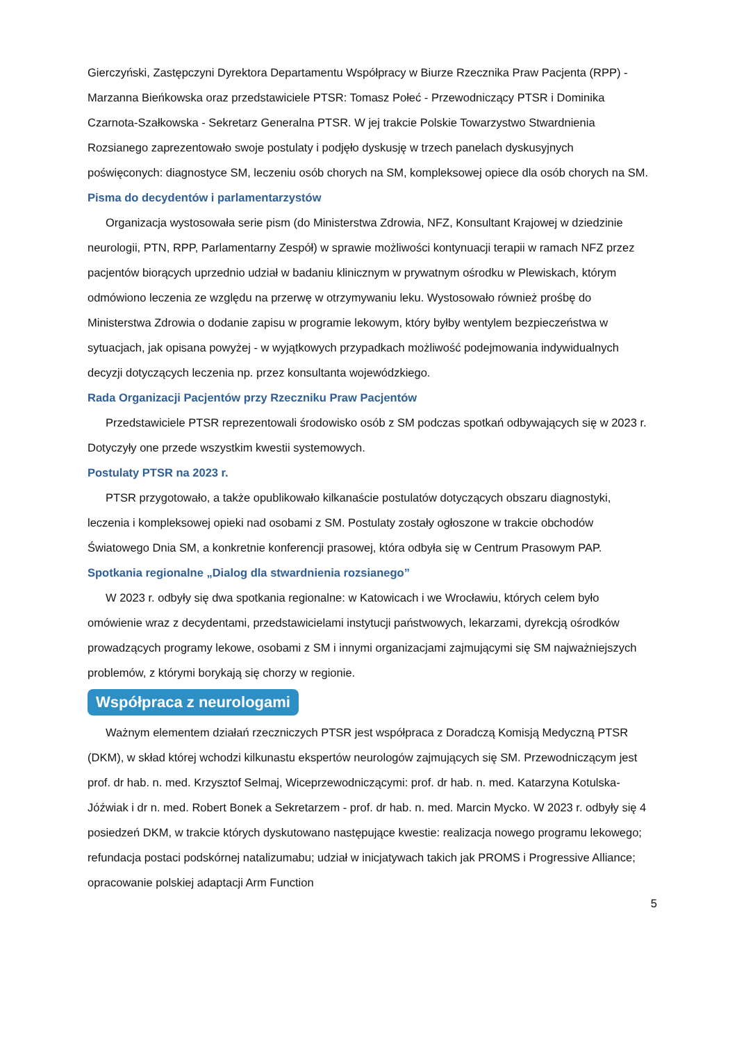Gierczyński, Zastępczyni Dyrektora Departamentu Współpracy w Biurze Rzecznika Praw Pacjenta (RPP) - Marzanna Bieńkowska oraz przedstawiciele PTSR: Tomasz Połeć - Przewodniczący PTSR i Dominika Czarnota-Szałkowska - Sekretarz Generalna PTSR. W jej trakcie Polskie Towarzystwo Stwardnienia Rozsianego zaprezentowało swoje postulaty i podjęło dyskusję w trzech panelach dyskusyjnych poświęconych: diagnostyce SM, leczeniu osób chorych na SM, kompleksowej opiece dla osób chorych na SM.
Pisma do decydentów i parlamentarzystów
Organizacja wystosowała serie pism (do Ministerstwa Zdrowia, NFZ, Konsultant Krajowej w dziedzinie neurologii, PTN, RPP, Parlamentarny Zespół) w sprawie możliwości kontynuacji terapii w ramach NFZ przez pacjentów biorących uprzednio udział w badaniu klinicznym w prywatnym ośrodku w Plewiskach, którym odmówiono leczenia ze względu na przerwę w otrzymywaniu leku. Wystosowało również prośbę do Ministerstwa Zdrowia o dodanie zapisu w programie lekowym, który byłby wentylem bezpieczeństwa w sytuacjach, jak opisana powyżej - w wyjątkowych przypadkach możliwość podejmowania indywidualnych decyzji dotyczących leczenia np. przez konsultanta wojewódzkiego.
Rada Organizacji Pacjentów przy Rzeczniku Praw Pacjentów
Przedstawiciele PTSR reprezentowali środowisko osób z SM podczas spotkań odbywających się w 2023 r. Dotyczyły one przede wszystkim kwestii systemowych.
Postulaty PTSR na 2023 r.
PTSR przygotowało, a także opublikowało kilkanaście postulatów dotyczących obszaru diagnostyki, leczenia i kompleksowej opieki nad osobami z SM. Postulaty zostały ogłoszone w trakcie obchodów Światowego Dnia SM, a konkretnie konferencji prasowej, która odbyła się w Centrum Prasowym PAP.
Spotkania regionalne „Dialog dla stwardnienia rozsianego”
W 2023 r. odbyły się dwa spotkania regionalne: w Katowicach i we Wrocławiu, których celem było omówienie wraz z decydentami, przedstawicielami instytucji państwowych, lekarzami, dyrekcją ośrodków prowadzących programy lekowe, osobami z SM i innymi organizacjami zajmującymi się SM najważniejszych problemów, z którymi borykają się chorzy w regionie.
Współpraca z neurologami
Ważnym elementem działań rzeczniczych PTSR jest współpraca z Doradczą Komisją Medyczną PTSR (DKM), w skład której wchodzi kilkunastu ekspertów neurologów zajmujących się SM. Przewodniczącym jest prof. dr hab. n. med. Krzysztof Selmaj, Wiceprzewodniczącymi: prof. dr hab. n. med. Katarzyna Kotulska-Jóźwiak i dr n. med. Robert Bonek a Sekretarzem - prof. dr hab. n. med. Marcin Mycko. W 2023 r. odbyły się 4 posiedzeń DKM, w trakcie których dyskutowano następujące kwestie: realizacja nowego programu lekowego; refundacja postaci podskórnej natalizumabu; udział w inicjatywach takich jak PROMS i Progressive Alliance; opracowanie polskiej adaptacji Arm Function
5